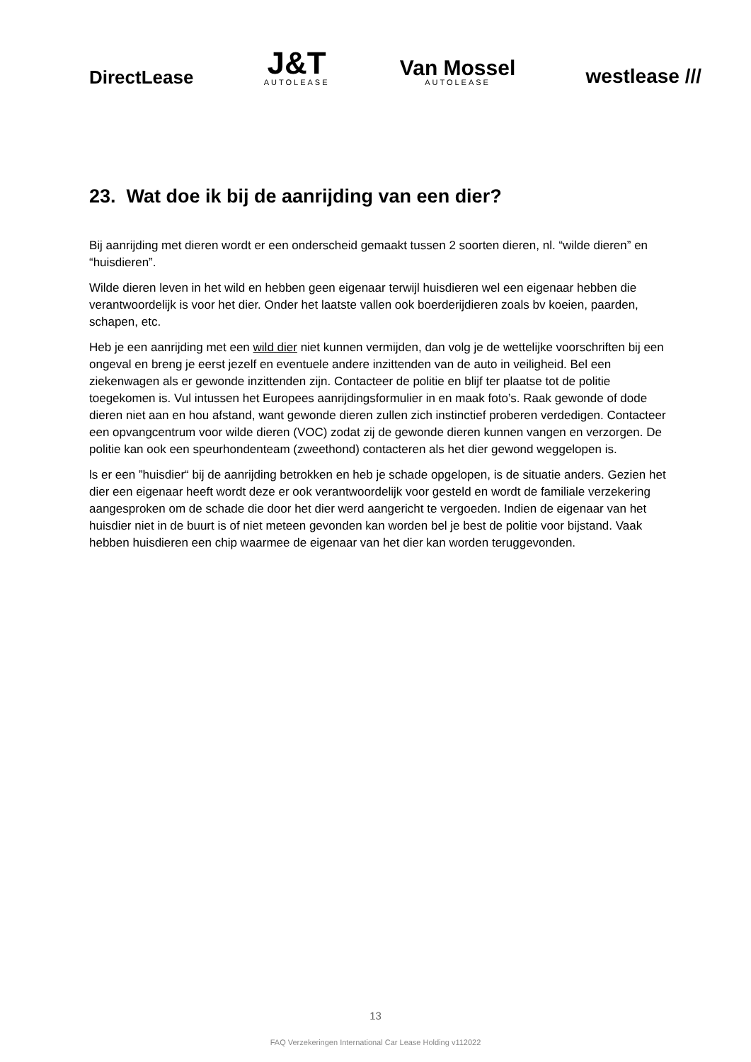DirectLease
J&T
AUTOLEASE
Van Mossel
AUTOLEASE
westlease ///
23. Wat doe ik bij de aanrijding van een dier?
Bij aanrijding met dieren wordt er een onderscheid gemaakt tussen 2 soorten dieren, nl. “wilde dieren” en “huisdieren”.
Wilde dieren leven in het wild en hebben geen eigenaar terwijl huisdieren wel een eigenaar hebben die verantwoordelijk is voor het dier. Onder het laatste vallen ook boerderijdieren zoals bv koeien, paarden, schapen, etc.
Heb je een aanrijding met een wild dier niet kunnen vermijden, dan volg je de wettelijke voorschriften bij een ongeval en breng je eerst jezelf en eventuele andere inzittenden van de auto in veiligheid. Bel een ziekenwagen als er gewonde inzittenden zijn. Contacteer de politie en blijf ter plaatse tot de politie toegekomen is. Vul intussen het Europees aanrijdingsformulier in en maak foto’s. Raak gewonde of dode dieren niet aan en hou afstand, want gewonde dieren zullen zich instinctief proberen verdedigen. Contacteer een opvangcentrum voor wilde dieren (VOC) zodat zij de gewonde dieren kunnen vangen en verzorgen. De politie kan ook een speurhondenteam (zweethond) contacteren als het dier gewond weggelopen is.
ls er een ”huisdier“ bij de aanrijding betrokken en heb je schade opgelopen, is de situatie anders. Gezien het dier een eigenaar heeft wordt deze er ook verantwoordelijk voor gesteld en wordt de familiale verzekering aangesproken om de schade die door het dier werd aangericht te vergoeden. Indien de eigenaar van het huisdier niet in de buurt is of niet meteen gevonden kan worden bel je best de politie voor bijstand. Vaak hebben huisdieren een chip waarmee de eigenaar van het dier kan worden teruggevonden.
13
FAQ Verzekeringen International Car Lease Holding v112022